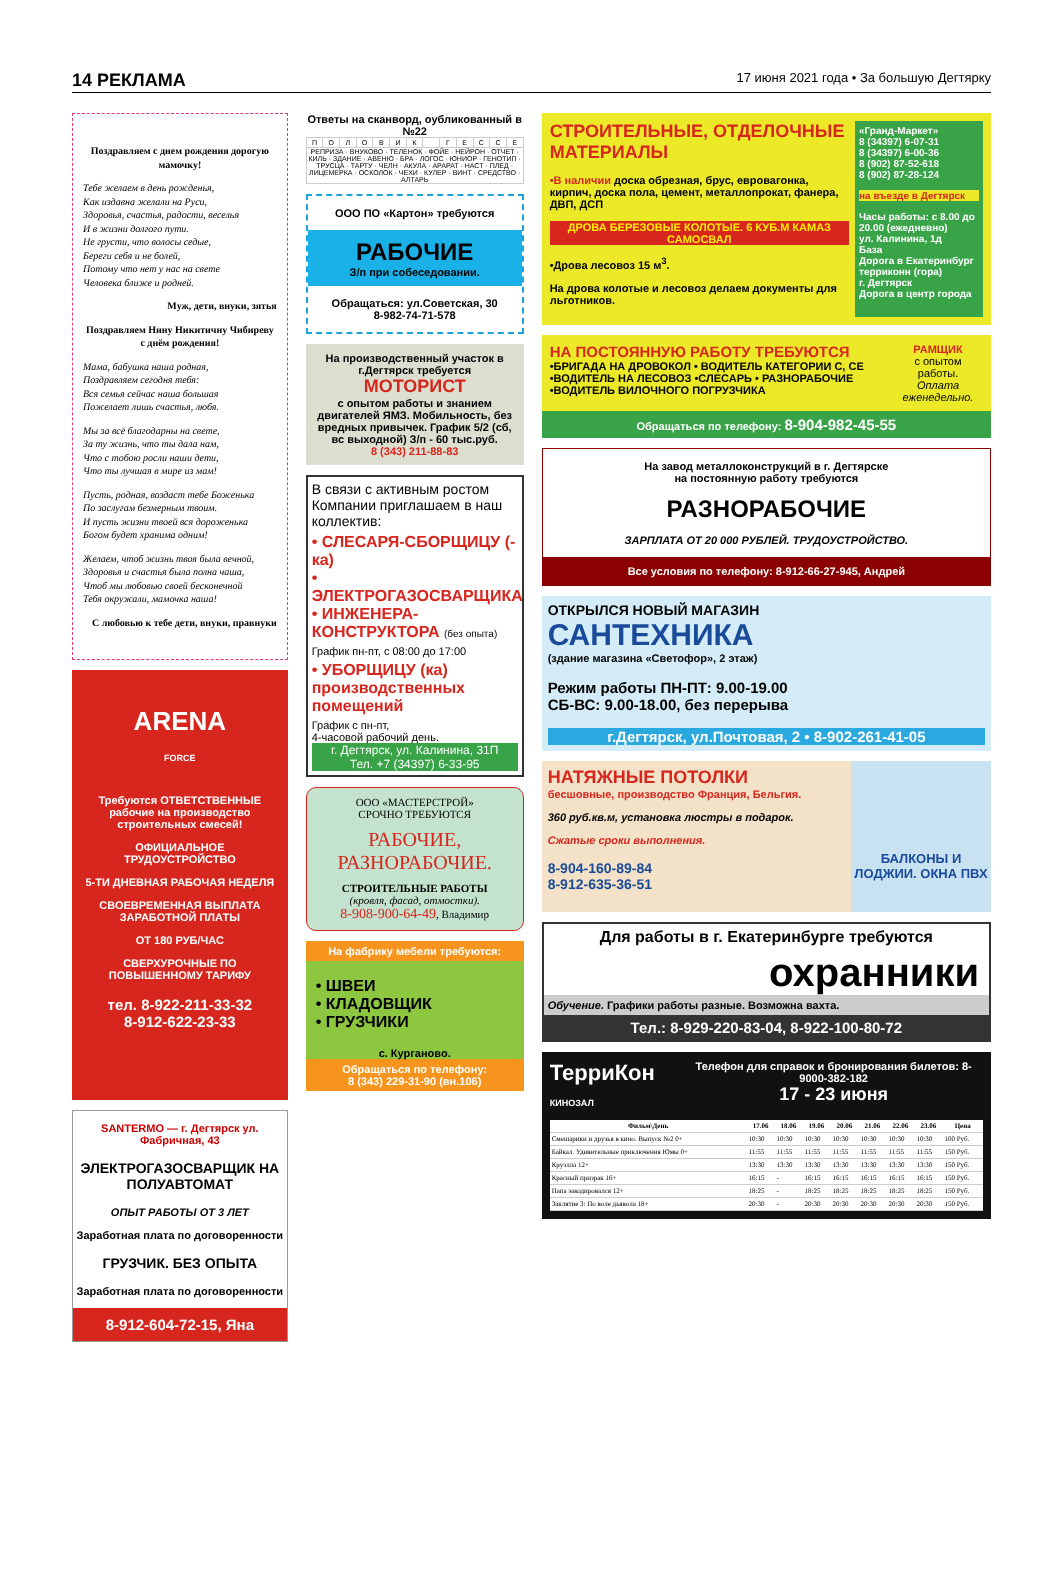14 РЕКЛАМА 17 июня 2021 года • За большую Дегтярку
Поздравляем с днем рождения дорогую мамочку!
Тебе желаем в день рожденья,
Как издавна желали на Руси,
Здоровья, счастья, радости, веселья
И в жизни долгого пути.
Не грусти, что волосы седые,
Береги себя и не болей,
Потому что нет у нас на свете
Человека ближе и родней.
Муж, дети, внуки, зятья
Поздравляем Нину Никитичну Чибиреву с днём рождения!
Мама, бабушка наша родная,
Поздравляем сегодня тебя:
Вся семья сейчас наша большая
Пожелает лишь счастья, любя.
Мы за всё благодарны на свете,
За ту жизнь, что ты дала нам,
Что с тобою росли наши дети,
Что ты лучшая в мире из мам!
Пусть, родная, воздаст тебе Боженька
По заслугам безмерным твоим.
И пусть жизни твоей вся дороженька
Богом будет хранима одним!
Желаем, чтоб жизнь твоя была вечной,
Здоровья и счастья была полна чаша,
Чтоб мы любовью своей бесконечной
Тебя окружали, мамочка наша!
С любовью к тебе дети, внуки, правнуки
ARENA
FORCE
Требуются ОТВЕТСТВЕННЫЕ рабочие на производство строительных смесей!
ОФИЦИАЛЬНОЕ ТРУДОУСТРОЙСТВО
5-ТИ ДНЕВНАЯ РАБОЧАЯ НЕДЕЛЯ
СВОЕВРЕМЕННАЯ ВЫПЛАТА ЗАРАБОТНОЙ ПЛАТЫ
ОТ 180 РУБ/ЧАС
СВЕРХУРОЧНЫЕ ПО ПОВЫШЕННОМУ ТАРИФУ
тел. 8-922-211-33-32
8-912-622-23-33
SANTERMO — г. Дегтярск ул. Фабричная, 43
ЭЛЕКТРОГАЗОСВАРЩИК НА ПОЛУАВТОМАТ
ОПЫТ РАБОТЫ ОТ 3 ЛЕТ
Заработная плата по договоренности
ГРУЗЧИК. БЕЗ ОПЫТА
Заработная плата по договоренности
8-912-604-72-15, Яна
Ответы на сканворд, оубликованный в №22
| П | О | Л | О | В | И | К | | Г | Е | С | С | Е |
| РЕПРИЗА · ВНУКОВО · ТЕЛЕНОК · ФОЙЕ · НЕЙРОН · ОТЧЕТ · КИЛЬ · ЗДАНИЕ · АВЕНЮ · БРА · ЛОГОС · ЮНИОР · ГЕНОТИП · ТРУСЦА · ТАРТУ · ЧЕЛН · АКУЛА · АРАРАТ · НАСТ · ПЛЕД · ЛИЦЕМЕРКА · ОСКОЛОК · ЧЕХИ · КУЛЕР · ВИНТ · СРЕДСТВО · АЛТАРЬ | | | | | | | | | | | | |
ООО ПО «Картон» требуются
РАБОЧИЕ
З/п при собеседовании.
Обращаться: ул.Советская, 30
8-982-74-71-578
На производственный участок в г.Дегтярск требуется
МОТОРИСТ
с опытом работы и знанием двигателей ЯМЗ. Мобильность, без вредных привычек. График 5/2 (сб, вс выходной) З/п - 60 тыс.руб.
8 (343) 211-88-83
В связи с активным ростом Компании приглашаем в наш коллектив:
• СЛЕСАРЯ-СБОРЩИЦУ (-ка)
• ЭЛЕКТРОГАЗОСВАРЩИКА
• ИНЖЕНЕРА-КОНСТРУКТОРА (без опыта)
График пн-пт, с 08:00 до 17:00
• УБОРЩИЦУ (ка) производственных помещений
График с пн-пт,
4-часовой рабочий день.
г. Дегтярск, ул. Калинина, 31П
Тел. +7 (34397) 6-33-95
ООО «МАСТЕРСТРОЙ»
СРОЧНО ТРЕБУЮТСЯ
РАБОЧИЕ, РАЗНОРАБОЧИЕ.
СТРОИТЕЛЬНЫЕ РАБОТЫ
(кровля, фасад, отмостки).
8-908-900-64-49, Владимир
На фабрику мебели требуются:
• ШВЕИ
• КЛАДОВЩИК
• ГРУЗЧИКИ
с. Курганово.
Обращаться по телефону:
8 (343) 229-31-90 (вн.106)
СТРОИТЕЛЬНЫЕ, ОТДЕЛОЧНЫЕ МАТЕРИАЛЫ
•В наличии доска обрезная, брус, евровагонка, кирпич, доска пола, цемент, металлопрокат, фанера, ДВП, ДСП
ДРОВА БЕРЕЗОВЫЕ КОЛОТЫЕ. 6 КУБ.М КАМАЗ САМОСВАЛ
•Дрова лесовоз 15 м<sup>3</sup>.
На дрова колотые и лесовоз делаем документы для льготников.
«Гранд-Маркет»
8 (34397) 6-07-31
8 (34397) 6-00-36
8 (902) 87-52-618
8 (902) 87-28-124
на въезде в Дегтярск
Часы работы: с 8.00 до 20.00 (ежедневно)
ул. Калинина, 1д
База
Дорога в Екатеринбург
терриконн (гора)
г. Дегтярск
Дорога в центр города
НА ПОСТОЯННУЮ РАБОТУ ТРЕБУЮТСЯ
•БРИГАДА НА ДРОВОКОЛ • ВОДИТЕЛЬ КАТЕГОРИИ С, СЕ •ВОДИТЕЛЬ НА ЛЕСОВОЗ •СЛЕСАРЬ • РАЗНОРАБОЧИЕ •ВОДИТЕЛЬ ВИЛОЧНОГО ПОГРУЗЧИКА
РАМЩИК
с опытом работы.
Оплата еженедельно.
Обращаться по телефону: 8-904-982-45-55
На завод металлоконструкций в г. Дегтярске
на постоянную работу требуются
РАЗНОРАБОЧИЕ
ЗАРПЛАТА ОТ 20 000 РУБЛЕЙ. ТРУДОУСТРОЙСТВО.
Все условия по телефону: 8-912-66-27-945, Андрей
ОТКРЫЛСЯ НОВЫЙ МАГАЗИН
САНТЕХНИКА
(здание магазина «Светофор», 2 этаж)
Режим работы ПН-ПТ: 9.00-19.00
СБ-ВС: 9.00-18.00, без перерыва
г.Дегтярск, ул.Почтовая, 2 • 8-902-261-41-05
НАТЯЖНЫЕ ПОТОЛКИ
бесшовные, производство Франция, Бельгия.
360 руб.кв.м, установка люстры в подарок.
Сжатые сроки выполнения.
8-904-160-89-84
8-912-635-36-51
БАЛКОНЫ И ЛОДЖИИ. ОКНА ПВХ
Для работы в г. Екатеринбурге требуются
охранники
Обучение. Графики работы разные. Возможна вахта.
Тел.: 8-929-220-83-04, 8-922-100-80-72
ТерриКон КИНОЗАЛ
Телефон для справок и бронирования билетов: 8-9000-382-182
17 - 23 июня
| Фильм\День | 17.06 | 18.06 | 19.06 | 20.06 | 21.06 | 22.06 | 23.06 | Цена |
| --- | --- | --- | --- | --- | --- | --- | --- | --- |
| Смешарики и друзья в кино. Выпуск №2 0+ | 10:30 | 10:30 | 10:30 | 10:30 | 10:30 | 10:30 | 10:30 | 100 Руб. |
| Байкал. Удивительные приключения Юмы 0+ | 11:55 | 11:55 | 11:55 | 11:55 | 11:55 | 11:55 | 11:55 | 150 Руб. |
| Круэлла 12+ | 13:30 | 13:30 | 13:30 | 13:30 | 13:30 | 13:30 | 13:30 | 150 Руб. |
| Красный призрак 16+ | 16:15 | - | 16:15 | 16:15 | 16:15 | 16:15 | 16:15 | 150 Руб. |
| Папа закодировался 12+ | 18:25 | - | 18:25 | 18:25 | 18:25 | 18:25 | 18:25 | 150 Руб. |
| Заклятие 3: По воле дьявола 18+ | 20:30 | - | 20:30 | 20:30 | 20:30 | 20:30 | 20:30 | 150 Руб. |